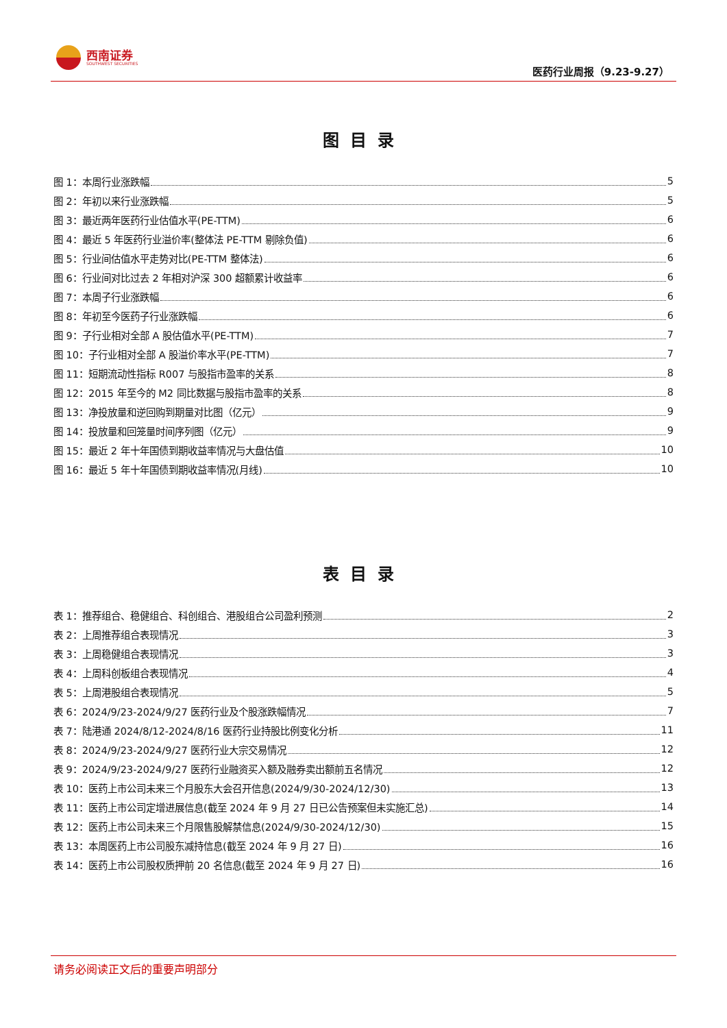西南证券
SOUTHWEST SECURITIES
医药行业周报（9.23-9.27）
图目录
图 1：本周行业涨跌幅 5
图 2：年初以来行业涨跌幅 5
图 3：最近两年医药行业估值水平(PE-TTM) 6
图 4：最近 5 年医药行业溢价率(整体法 PE-TTM 剔除负值) 6
图 5：行业间估值水平走势对比(PE-TTM 整体法) 6
图 6：行业间对比过去 2 年相对沪深 300 超额累计收益率 6
图 7：本周子行业涨跌幅 6
图 8：年初至今医药子行业涨跌幅 6
图 9：子行业相对全部 A 股估值水平(PE-TTM) 7
图 10：子行业相对全部 A 股溢价率水平(PE-TTM) 7
图 11：短期流动性指标 R007 与股指市盈率的关系 8
图 12：2015 年至今的 M2 同比数据与股指市盈率的关系 8
图 13：净投放量和逆回购到期量对比图（亿元） 9
图 14：投放量和回笼量时间序列图（亿元） 9
图 15：最近 2 年十年国债到期收益率情况与大盘估值 10
图 16：最近 5 年十年国债到期收益率情况(月线) 10
表目录
表 1：推荐组合、稳健组合、科创组合、港股组合公司盈利预测 2
表 2：上周推荐组合表现情况 3
表 3：上周稳健组合表现情况 3
表 4：上周科创板组合表现情况 4
表 5：上周港股组合表现情况 5
表 6：2024/9/23-2024/9/27 医药行业及个股涨跌幅情况 7
表 7：陆港通 2024/8/12-2024/8/16 医药行业持股比例变化分析 11
表 8：2024/9/23-2024/9/27 医药行业大宗交易情况 12
表 9：2024/9/23-2024/9/27 医药行业融资买入额及融券卖出额前五名情况 12
表 10：医药上市公司未来三个月股东大会召开信息(2024/9/30-2024/12/30) 13
表 11：医药上市公司定增进展信息(截至 2024 年 9 月 27 日已公告预案但未实施汇总) 14
表 12：医药上市公司未来三个月限售股解禁信息(2024/9/30-2024/12/30) 15
表 13：本周医药上市公司股东减持信息(截至 2024 年 9 月 27 日) 16
表 14：医药上市公司股权质押前 20 名信息(截至 2024 年 9 月 27 日) 16
请务必阅读正文后的重要声明部分